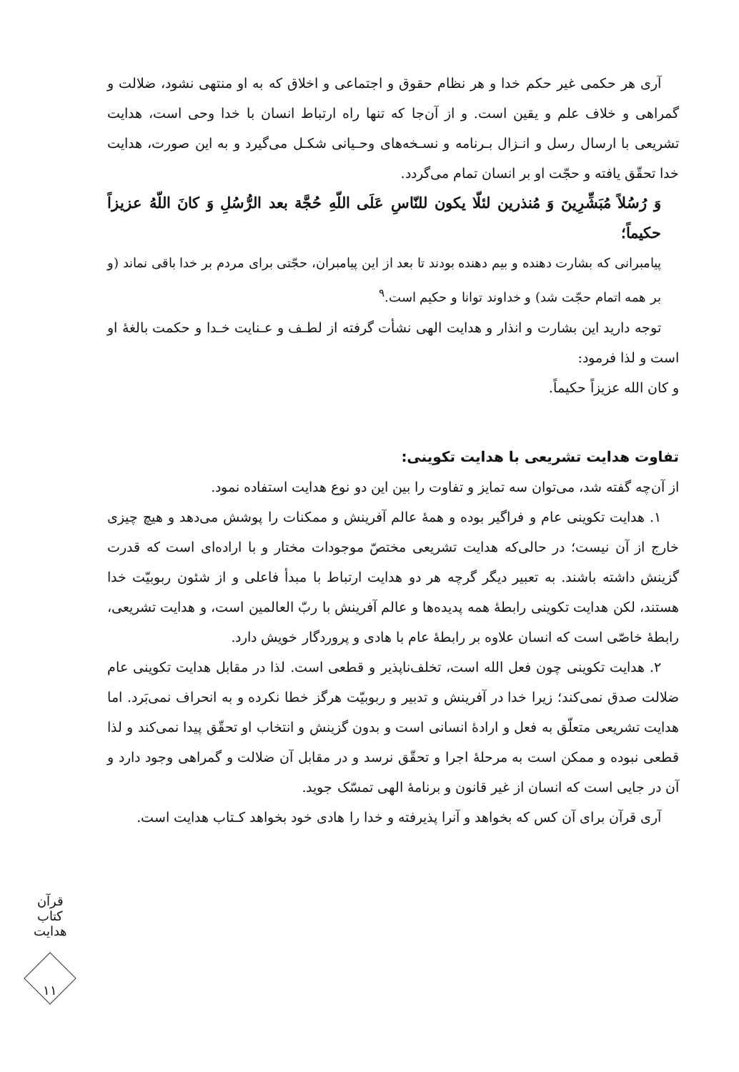آری هر حکمی غیر حکم خدا و هر نظام حقوق و اجتماعی و اخلاق که به او منتهی نشود، ضلالت و گمراهی و خلاف علم و یقین است. و از آن‌جا که تنها راه ارتباط انسان با خدا وحی است، هدایت تشریعی با ارسال رسل و انـزال بـرنامه و نسـخه‌های وحـیانی شکـل می‌گیرد و به این صورت، هدایت خدا تحقّق یافته و حجّت او بر انسان تمام می‌گردد.
وَ رُسُلاً مُبَشِّرِينَ وَ مُنذرين لئلّا يكون للنّاسِ عَلَى اللّهِ حُجَّة بعد الرُّسُلِ وَ كانَ اللّهُ عزيزاً حكيماً؛
پیامبرانی که بشارت دهنده و بیم دهنده بودند تا بعد از این پیامبران، حجّتی برای مردم بر خدا باقی نماند (و بر همه اتمام حجّت شد) و خداوند توانا و حکیم است.<sup>۹</sup>
توجه دارید این بشارت و انذار و هدایت الهی نشأت گرفته از لطـف و عـنایت خـدا و حکمت بالغهٔ او است و لذا فرمود:
و کان الله عزیزاً حکیماً.
تفاوت هدایت تشریعی با هدایت تکوینی:
از آن‌چه گفته شد، می‌توان سه تمایز و تفاوت را بین این دو نوع هدایت استفاده نمود.
۱. هدایت تکوینی عام و فراگیر بوده و همهٔ عالم آفرینش و ممکنات را پوشش می‌دهد و هیچ چیزی خارج از آن نیست؛ در حالی‌که هدایت تشریعی مختصّ موجودات مختار و با اراده‌ای است که قدرت گزینش داشته باشند. به تعبیر دیگر گرچه هر دو هدایت ارتباط با مبدأ فاعلی و از شئون ربوبیّت خدا هستند، لکن هدایت تکوینی رابطهٔ همه پدیده‌ها و عالم آفرینش با ربّ العالمین است، و هدایت تشریعی، رابطهٔ خاصّی است که انسان علاوه بر رابطهٔ عام با هادی و پروردگار خویش دارد.
۲. هدایت تکوینی چون فعل الله است، تخلف‌ناپذیر و قطعی است. لذا در مقابل هدایت تکوینی عام ضلالت صدق نمی‌کند؛ زیرا خدا در آفرینش و تدبیر و ربوبیّت هرگز خطا نکرده و به انحراف نمی‌بَرد. اما هدایت تشریعی متعلّق به فعل و ارادهٔ انسانی است و بدون گزینش و انتخاب او تحقّق پیدا نمی‌کند و لذا قطعی نبوده و ممکن است به مرحلهٔ اجرا و تحقّق نرسد و در مقابل آن ضلالت و گمراهی وجود دارد و آن در جایی است که انسان از غیر قانون و برنامهٔ الهی تمسّک جوید.
آری قرآن برای آن کس که بخواهد و آنرا پذیرفته و خدا را هادی خود بخواهد کـتاب هدایت است.
قرآن کتاب هدایت
۱۱